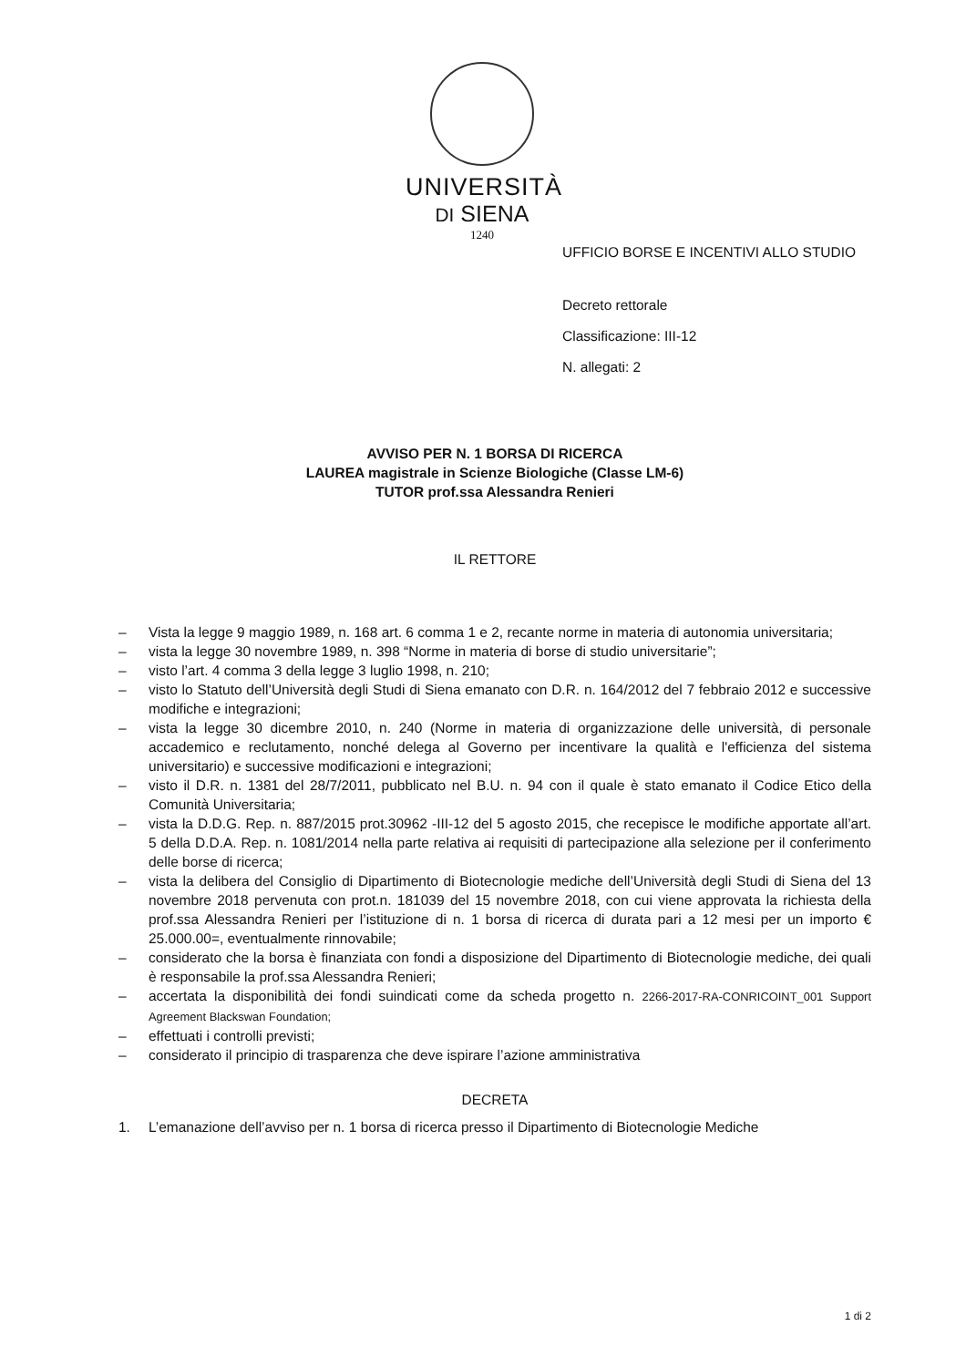UNIVERSITÀ
DI SIENA
1240
UFFICIO BORSE E INCENTIVI ALLO STUDIO
Decreto rettorale
Classificazione: III-12
N. allegati: 2
AVVISO PER N. 1 BORSA DI RICERCA
LAUREA magistrale in Scienze Biologiche (Classe LM-6)
TUTOR prof.ssa Alessandra Renieri
IL RETTORE
– Vista la legge 9 maggio 1989, n. 168 art. 6 comma 1 e 2, recante norme in materia di autonomia universitaria;
– vista la legge 30 novembre 1989, n. 398 “Norme in materia di borse di studio universitarie”;
– visto l’art. 4 comma 3 della legge 3 luglio 1998, n. 210;
– visto lo Statuto dell’Università degli Studi di Siena emanato con D.R. n. 164/2012 del 7 febbraio 2012 e successive modifiche e integrazioni;
– vista la legge 30 dicembre 2010, n. 240 (Norme in materia di organizzazione delle università, di personale accademico e reclutamento, nonché delega al Governo per incentivare la qualità e l'efficienza del sistema universitario) e successive modificazioni e integrazioni;
– visto il D.R. n. 1381 del 28/7/2011, pubblicato nel B.U. n. 94 con il quale è stato emanato il Codice Etico della Comunità Universitaria;
– vista la D.D.G. Rep. n. 887/2015 prot.30962 -III-12 del 5 agosto 2015, che recepisce le modifiche apportate all’art. 5 della D.D.A. Rep. n. 1081/2014 nella parte relativa ai requisiti di partecipazione alla selezione per il conferimento delle borse di ricerca;
– vista la delibera del Consiglio di Dipartimento di Biotecnologie mediche dell’Università degli Studi di Siena del 13 novembre 2018 pervenuta con prot.n. 181039 del 15 novembre 2018, con cui viene approvata la richiesta della prof.ssa Alessandra Renieri per l’istituzione di n. 1 borsa di ricerca di durata pari a 12 mesi per un importo € 25.000.00=, eventualmente rinnovabile;
– considerato che la borsa è finanziata con fondi a disposizione del Dipartimento di Biotecnologie mediche, dei quali è responsabile la prof.ssa Alessandra Renieri;
– accertata la disponibilità dei fondi suindicati come da scheda progetto n. 2266-2017-RA-CONRICOINT_001 Support Agreement Blackswan Foundation;
– effettuati i controlli previsti;
– considerato il principio di trasparenza che deve ispirare l’azione amministrativa
DECRETA
1. L’emanazione dell’avviso per n. 1 borsa di ricerca presso il Dipartimento di Biotecnologie Mediche
1 di 2